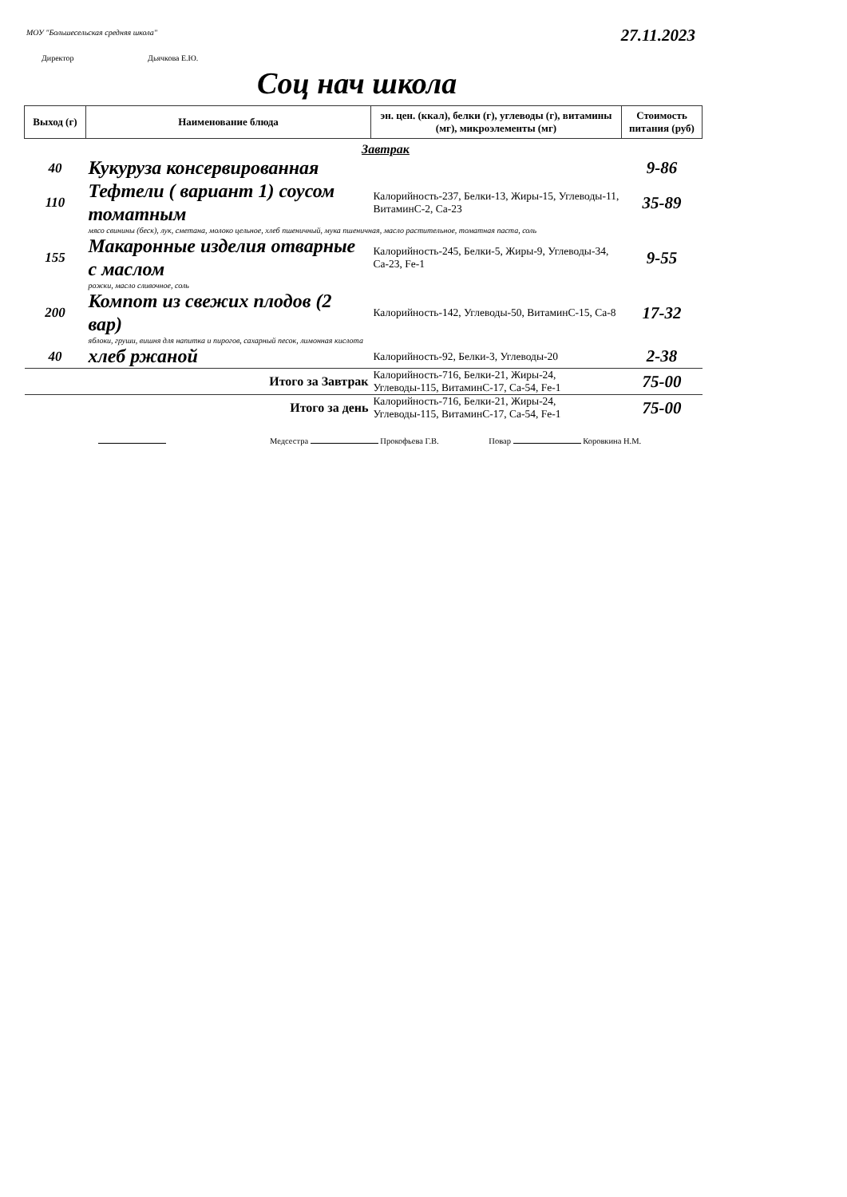МОУ "Большесельская средняя школа"
27.11.2023
Директор Дьячкова Е.Ю.
Соц нач школа
| Выход (г) | Наименование блюда | эн. цен. (ккал), белки (г), углеводы (г), витамины (мг), микроэлементы (мг) | Стоимость питания (руб) |
| --- | --- | --- | --- |
| | Завтрак | | |
| 40 | Кукуруза консервированная | | 9-86 |
| 110 | Тефтели ( вариант 1) соусом томатным | Калорийность-237, Белки-13, Жиры-15, Углеводы-11, ВитаминС-2, Са-23 | 35-89 |
| | мясо свинины (беск), лук, сметана, молоко цельное, хлеб пшеничный, мука пшеничная, масло растительное, томатная паста, соль | | |
| 155 | Макаронные изделия отварные с маслом | Калорийность-245, Белки-5, Жиры-9, Углеводы-34, Са-23, Fe-1 | 9-55 |
| | рожки, масло сливочное, соль | | |
| 200 | Компот из свежих плодов (2 вар) | Калорийность-142, Углеводы-50, ВитаминС-15, Са-8 | 17-32 |
| | яблоки, груши, вишня для напитка и пирогов, сахарный песок, лимонная кислота | | |
| 40 | хлеб ржаной | Калорийность-92, Белки-3, Углеводы-20 | 2-38 |
| | Итого за Завтрак | Калорийность-716, Белки-21, Жиры-24, Углеводы-115, ВитаминС-17, Са-54, Fe-1 | 75-00 |
| | Итого за день | Калорийность-716, Белки-21, Жиры-24, Углеводы-115, ВитаминС-17, Са-54, Fe-1 | 75-00 |
Медсестра Прокофьева Г.В. Повар Коровкина Н.М.